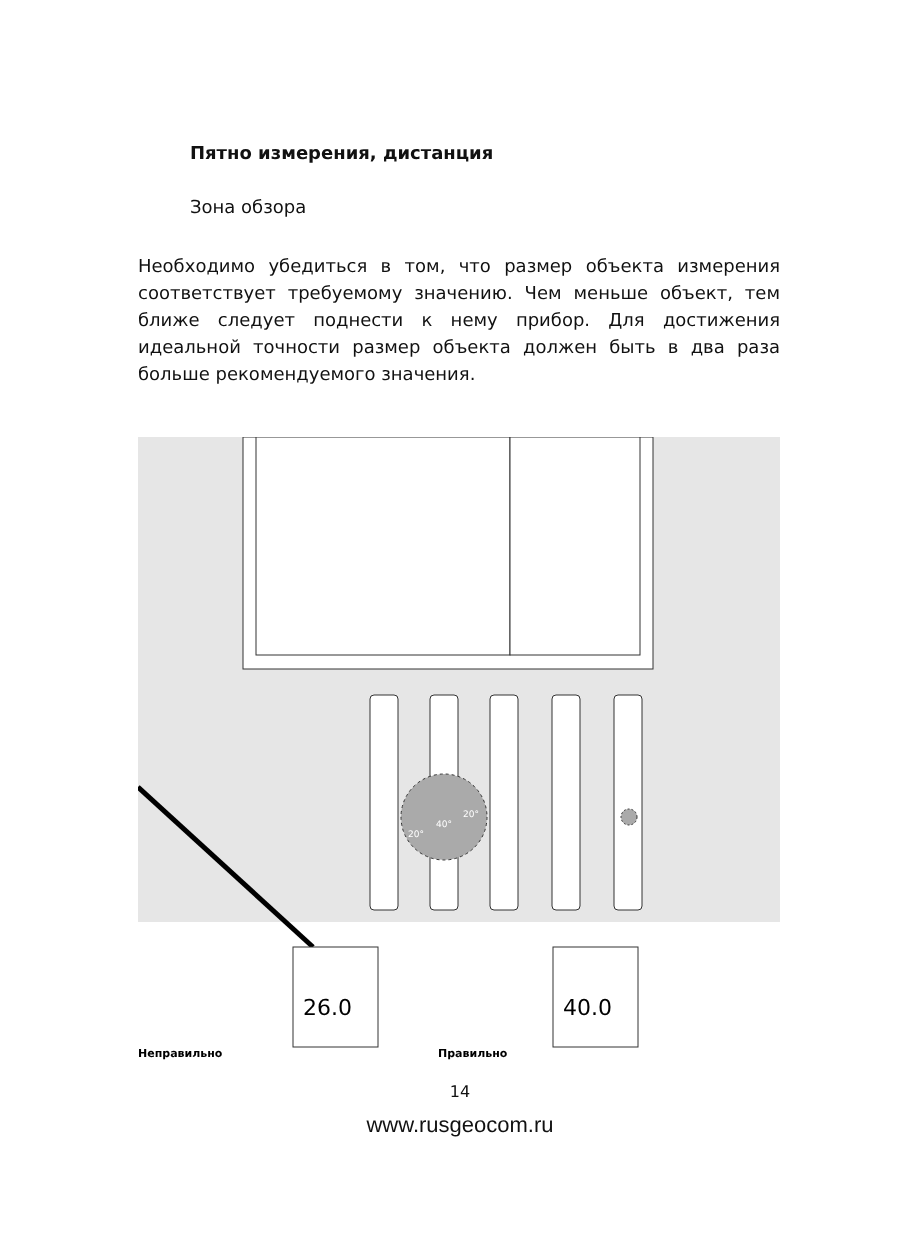Пятно измерения, дистанция
Зона обзора
Необходимо убедиться в том, что размер объекта измерения соответствует требуемому значению. Чем меньше объект, тем ближе следует поднести к нему прибор. Для достижения идеальной точности размер объекта должен быть в два раза больше рекомендуемого значения.
26.0
40.0
20°
40°
20°
Неправильно
Правильно
14
www.rusgeocom.ru